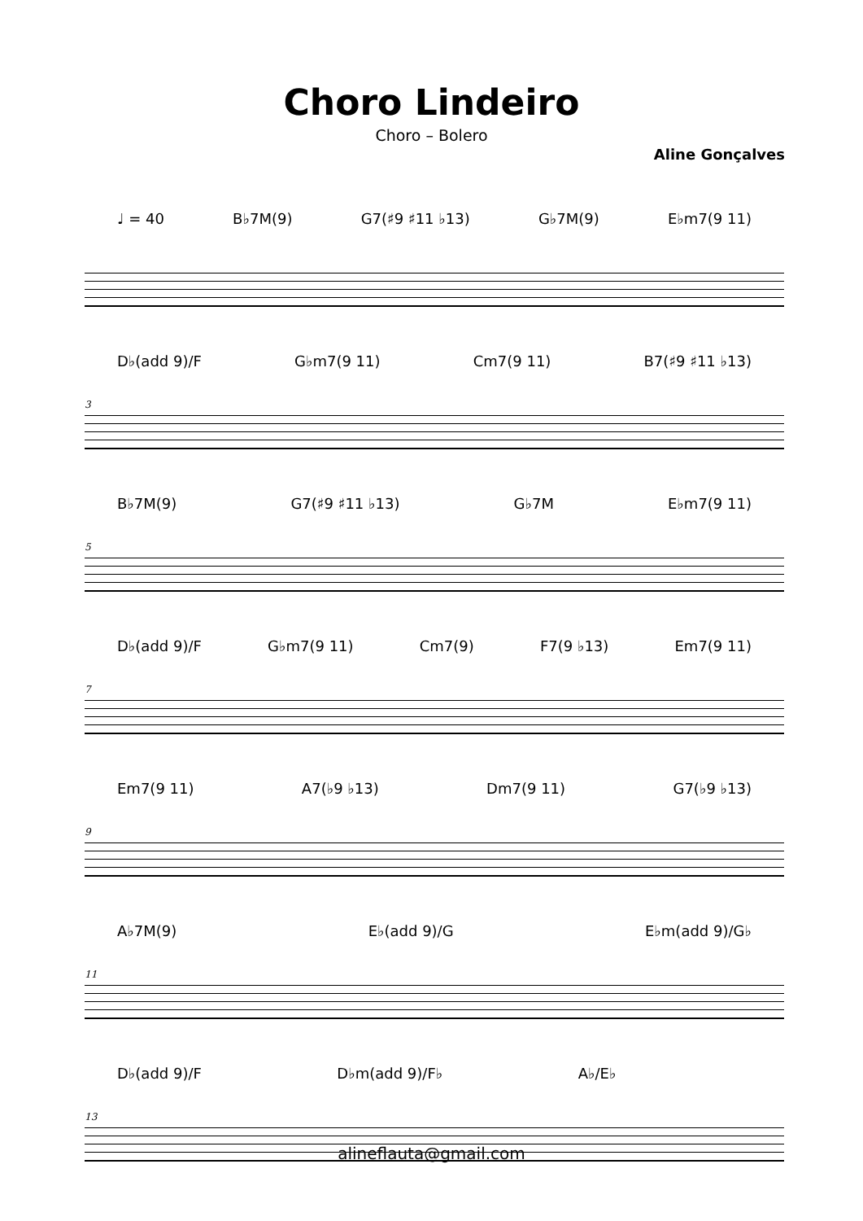Choro Lindeiro
Choro – Bolero
Aline Gonçalves
♩ = 40 B♭7M(9) G7(♯9 ♯11 ♭13) G♭7M(9) E♭m7(9 11)
3
D♭(add 9)/F G♭m7(9 11) Cm7(9 11) B7(♯9 ♯11 ♭13)
5
B♭7M(9) G7(♯9 ♯11 ♭13) G♭7M E♭m7(9 11)
7
D♭(add 9)/F G♭m7(9 11) Cm7(9) F7(9 ♭13) Em7(9 11)
9
Em7(9 11) A7(♭9 ♭13) Dm7(9 11) G7(♭9 ♭13)
11
A♭7M(9) E♭(add 9)/G E♭m(add 9)/G♭
13
D♭(add 9)/F D♭m(add 9)/F♭ A♭/E♭
alineflauta@gmail.com